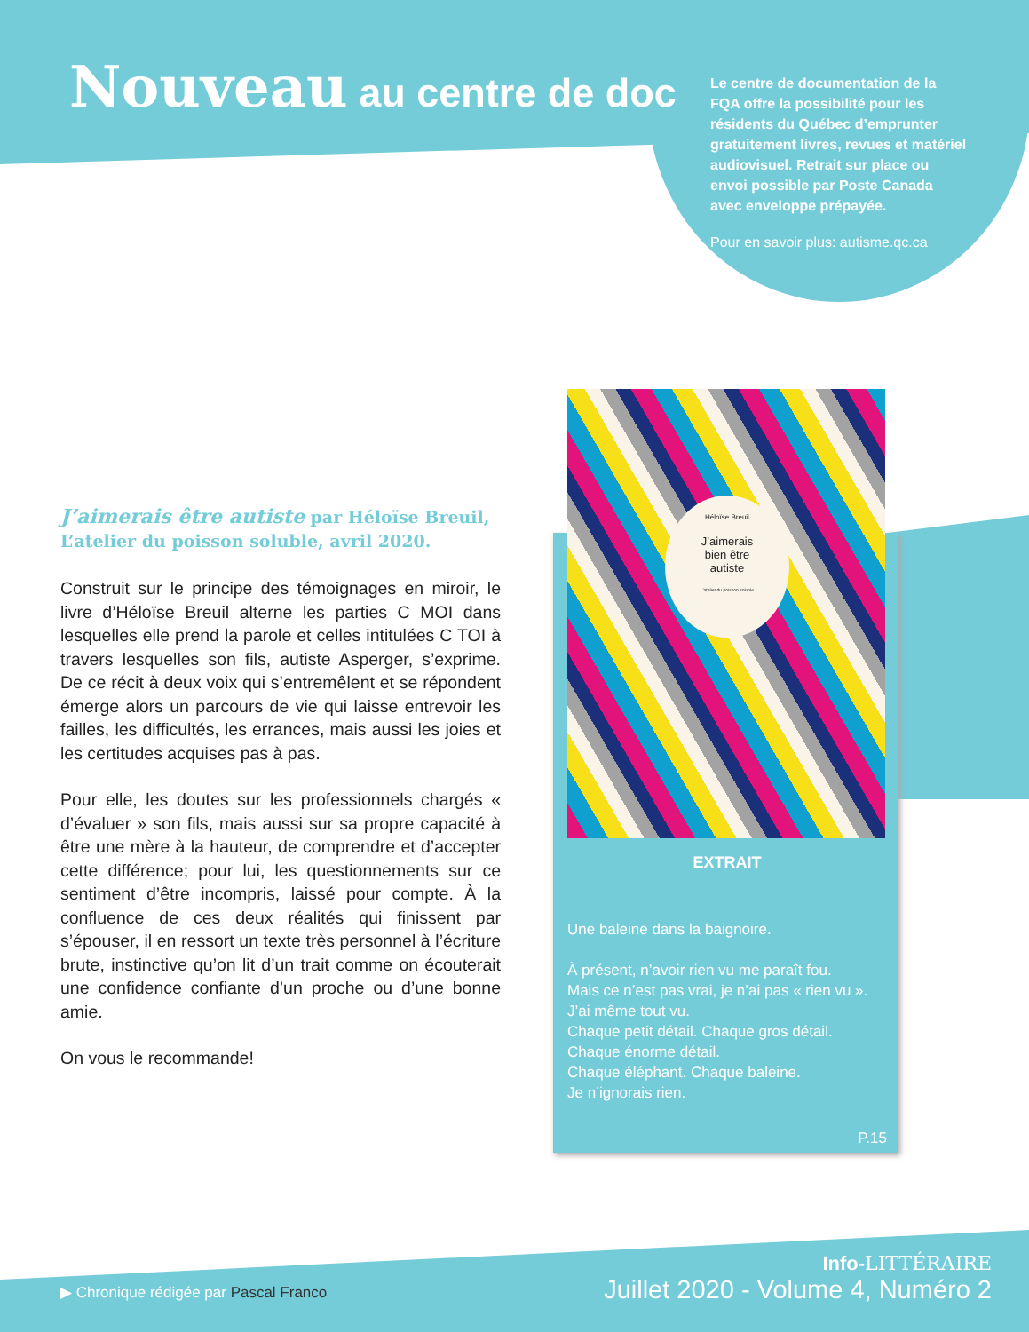Nouveau au centre de doc
Le centre de documentation de la FQA offre la possibilité pour les résidents du Québec d’emprunter gratuitement livres, revues et matériel audiovisuel. Retrait sur place ou envoi possible par Poste Canada avec enveloppe prépayée.
Pour en savoir plus: autisme.qc.ca
J’aimerais être autiste par Héloïse Breuil,
L’atelier du poisson soluble, avril 2020.
Construit sur le principe des témoignages en miroir, le livre d’Héloïse Breuil alterne les parties C MOI dans lesquelles elle prend la parole et celles intitulées C TOI à travers lesquelles son fils, autiste Asperger, s’exprime. De ce récit à deux voix qui s’entremêlent et se répondent émerge alors un parcours de vie qui laisse entrevoir les failles, les difficultés, les errances, mais aussi les joies et les certitudes acquises pas à pas.
Pour elle, les doutes sur les professionnels chargés « d’évaluer » son fils, mais aussi sur sa propre capacité à être une mère à la hauteur, de comprendre et d’accepter cette différence; pour lui, les questionnements sur ce sentiment d’être incompris, laissé pour compte. À la confluence de ces deux réalités qui finissent par s’épouser, il en ressort un texte très personnel à l’écriture brute, instinctive qu’on lit d’un trait comme on écouterait une confidence confiante d’un proche ou d’une bonne amie.
On vous le recommande!
EXTRAIT
Une baleine dans la baignoire.
À présent, n’avoir rien vu me paraît fou.
Mais ce n’est pas vrai, je n’ai pas « rien vu ».
J’ai même tout vu.
Chaque petit détail. Chaque gros détail. Chaque énorme détail.
Chaque éléphant. Chaque baleine.
Je n’ignorais rien.
P.15
Héloïse Breuil
J’aimerais
bien être
autiste
L’atelier du poisson soluble
▶ Chronique rédigée par Pascal Franco
Info-LITTÉRAIRE
Juillet 2020 - Volume 4, Numéro 2